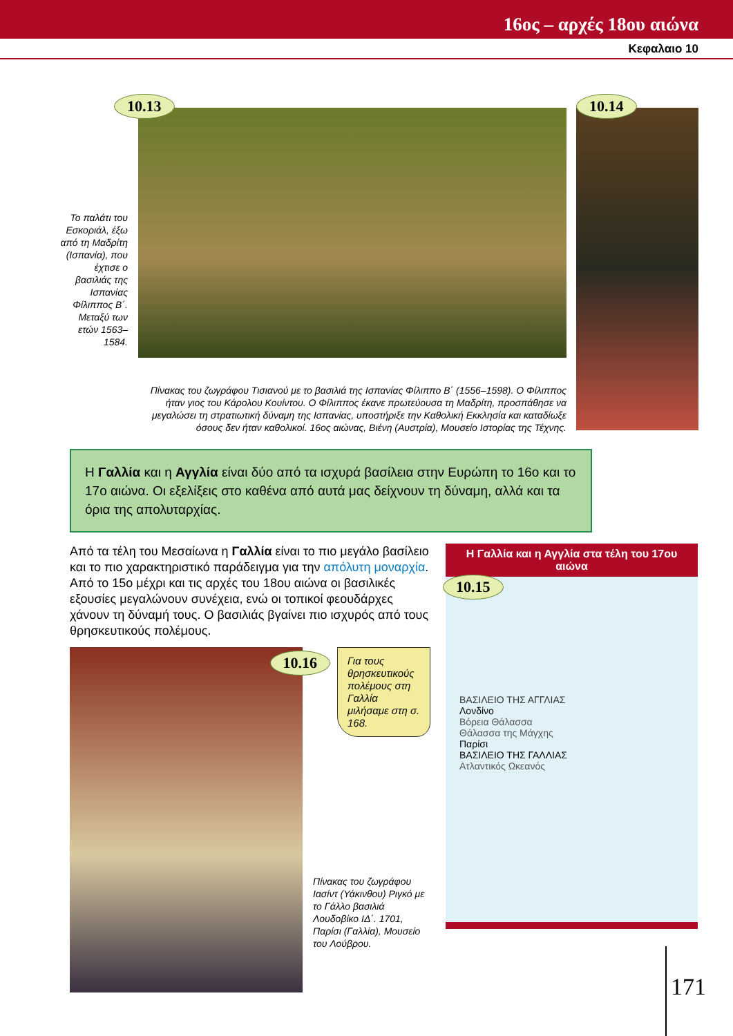16ος – αρχές 18ου αιώνα
Κεφαλαιο 10
Το παλάτι του Εσκοριάλ, έξω από τη Μαδρίτη (Ισπανία), που έχτισε ο βασιλιάς της Ισπανίας Φίλιππος Β΄. Μεταξύ των ετών 1563–1584.
10.13
Πίνακας του ζωγράφου Τισιανού με το βασιλιά της Ισπανίας Φίλιππο Β΄ (1556–1598). Ο Φίλιππος ήταν γιος του Κάρολου Κουίντου. Ο Φίλιππος έκανε πρωτεύουσα τη Μαδρίτη, προσπάθησε να μεγαλώσει τη στρατιωτική δύναμη της Ισπανίας, υποστήριξε την Καθολική Εκκλησία και καταδίωξε όσους δεν ήταν καθολικοί. 16ος αιώνας, Βιένη (Αυστρία), Μουσείο Ιστορίας της Τέχνης.
10.14
Η Γαλλία και η Αγγλία είναι δύο από τα ισχυρά βασίλεια στην Ευρώπη το 16ο και το 17ο αιώνα. Οι εξελίξεις στο καθένα από αυτά μας δείχνουν τη δύναμη, αλλά και τα όρια της απολυταρχίας.
Από τα τέλη του Μεσαίωνα η Γαλλία είναι το πιο μεγάλο βασίλειο και το πιο χαρακτηριστικό παράδειγμα για την απόλυτη μοναρχία. Από το 15ο μέχρι και τις αρχές του 18ου αιώνα οι βασιλικές εξουσίες μεγαλώνουν συνέχεια, ενώ οι τοπικοί φεουδάρχες χάνουν τη δύναμή τους. Ο βασιλιάς βγαίνει πιο ισχυρός από τους θρησκευτικούς πολέμους.
10.16
Για τους θρησκευτικούς πολέμους στη Γαλλία μιλήσαμε στη σ. 168.
Πίνακας του ζωγράφου Ιασίντ (Υάκινθου) Ριγκό με το Γάλλο βασιλιά Λουδοβίκο ΙΔ΄. 1701, Παρίσι (Γαλλία), Μουσείο του Λούβρου.
Η Γαλλία και η Αγγλία στα τέλη του 17ου αιώνα
10.15
ΒΑΣΙΛΕΙΟ ΤΗΣ ΑΓΓΛΙΑΣ
Λονδίνο
Βόρεια Θάλασσα
Θάλασσα της Μάγχης
Παρίσι
ΒΑΣΙΛΕΙΟ ΤΗΣ ΓΑΛΛΙΑΣ
Ατλαντικός Ωκεανός
171